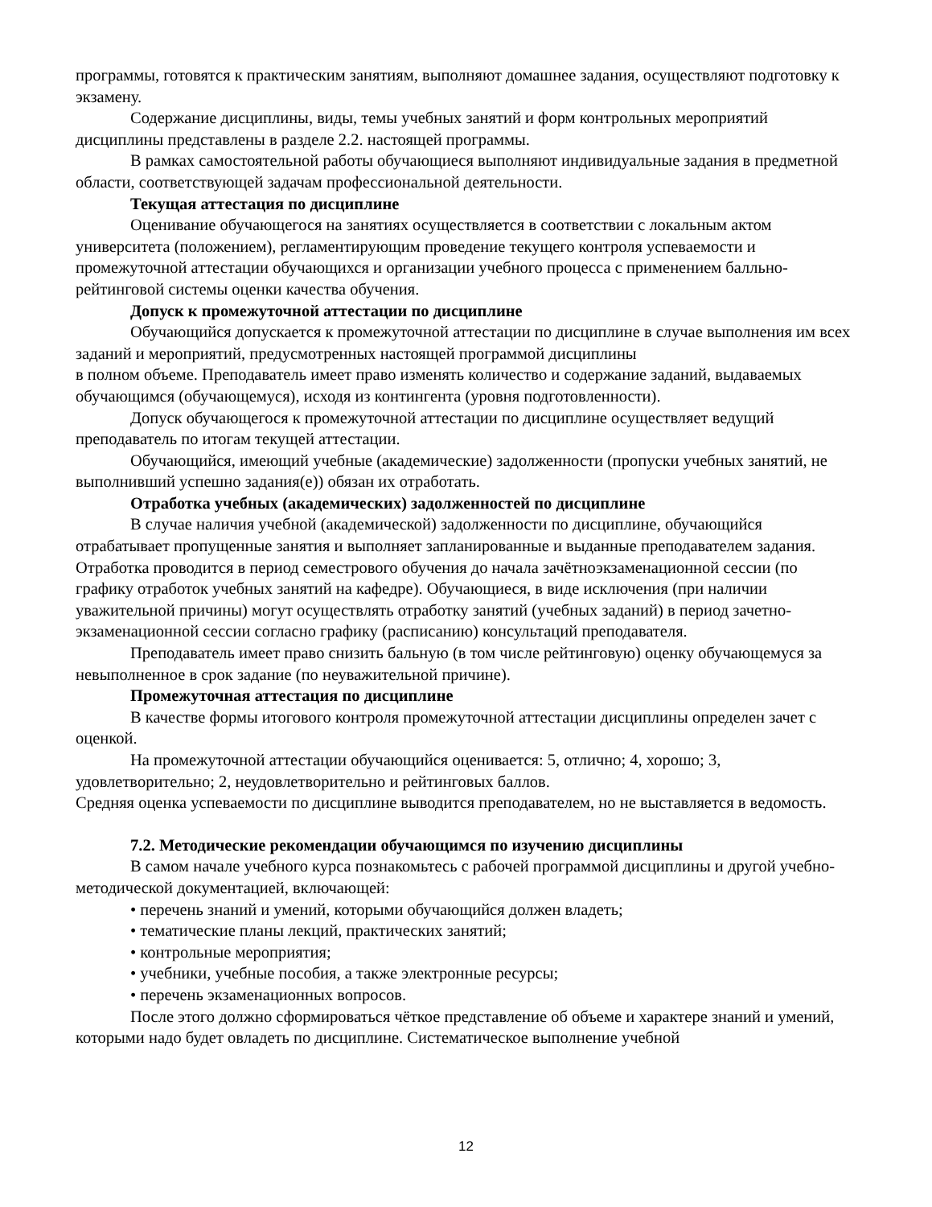программы, готовятся к практическим занятиям, выполняют домашнее задания, осуществляют подготовку к экзамену.
Содержание дисциплины, виды, темы учебных занятий и форм контрольных мероприятий дисциплины представлены в разделе 2.2. настоящей программы.
В рамках самостоятельной работы обучающиеся выполняют индивидуальные задания в предметной области, соответствующей задачам профессиональной деятельности.
Текущая аттестация по дисциплине
Оценивание обучающегося на занятиях осуществляется в соответствии с локальным актом университета (положением), регламентирующим проведение текущего контроля успеваемости и промежуточной аттестации обучающихся и организации учебного процесса с применением балльно-рейтинговой системы оценки качества обучения.
Допуск к промежуточной аттестации по дисциплине
Обучающийся допускается к промежуточной аттестации по дисциплине в случае выполнения им всех заданий и мероприятий, предусмотренных настоящей программой дисциплины
в полном объеме. Преподаватель имеет право изменять количество и содержание заданий, выдаваемых обучающимся (обучающемуся), исходя из контингента (уровня подготовленности).
Допуск обучающегося к промежуточной аттестации по дисциплине осуществляет ведущий преподаватель по итогам текущей аттестации.
Обучающийся, имеющий учебные (академические) задолженности (пропуски учебных занятий, не выполнивший успешно задания(е)) обязан их отработать.
Отработка учебных (академических) задолженностей по дисциплине
В случае наличия учебной (академической) задолженности по дисциплине, обучающийся отрабатывает пропущенные занятия и выполняет запланированные и выданные преподавателем задания. Отработка проводится в период семестрового обучения до начала зачётноэкзаменационной сессии (по графику отработок учебных занятий на кафедре). Обучающиеся, в виде исключения (при наличии уважительной причины) могут осуществлять отработку занятий (учебных заданий) в период зачетно-экзаменационной сессии согласно графику (расписанию) консультаций преподавателя.
Преподаватель имеет право снизить бальную (в том числе рейтинговую) оценку обучающемуся за невыполненное в срок задание (по неуважительной причине).
Промежуточная аттестация по дисциплине
В качестве формы итогового контроля промежуточной аттестации дисциплины определен зачет с оценкой.
На промежуточной аттестации обучающийся оценивается: 5, отлично; 4, хорошо; 3, удовлетворительно; 2, неудовлетворительно и рейтинговых баллов.
Средняя оценка успеваемости по дисциплине выводится преподавателем, но не выставляется в ведомость.
7.2. Методические рекомендации обучающимся по изучению дисциплины
В самом начале учебного курса познакомьтесь с рабочей программой дисциплины и другой учебно-методической документацией, включающей:
• перечень знаний и умений, которыми обучающийся должен владеть;
• тематические планы лекций, практических занятий;
• контрольные мероприятия;
• учебники, учебные пособия, а также электронные ресурсы;
• перечень экзаменационных вопросов.
После этого должно сформироваться чёткое представление об объеме и характере знаний и умений, которыми надо будет овладеть по дисциплине. Систематическое выполнение учебной
12